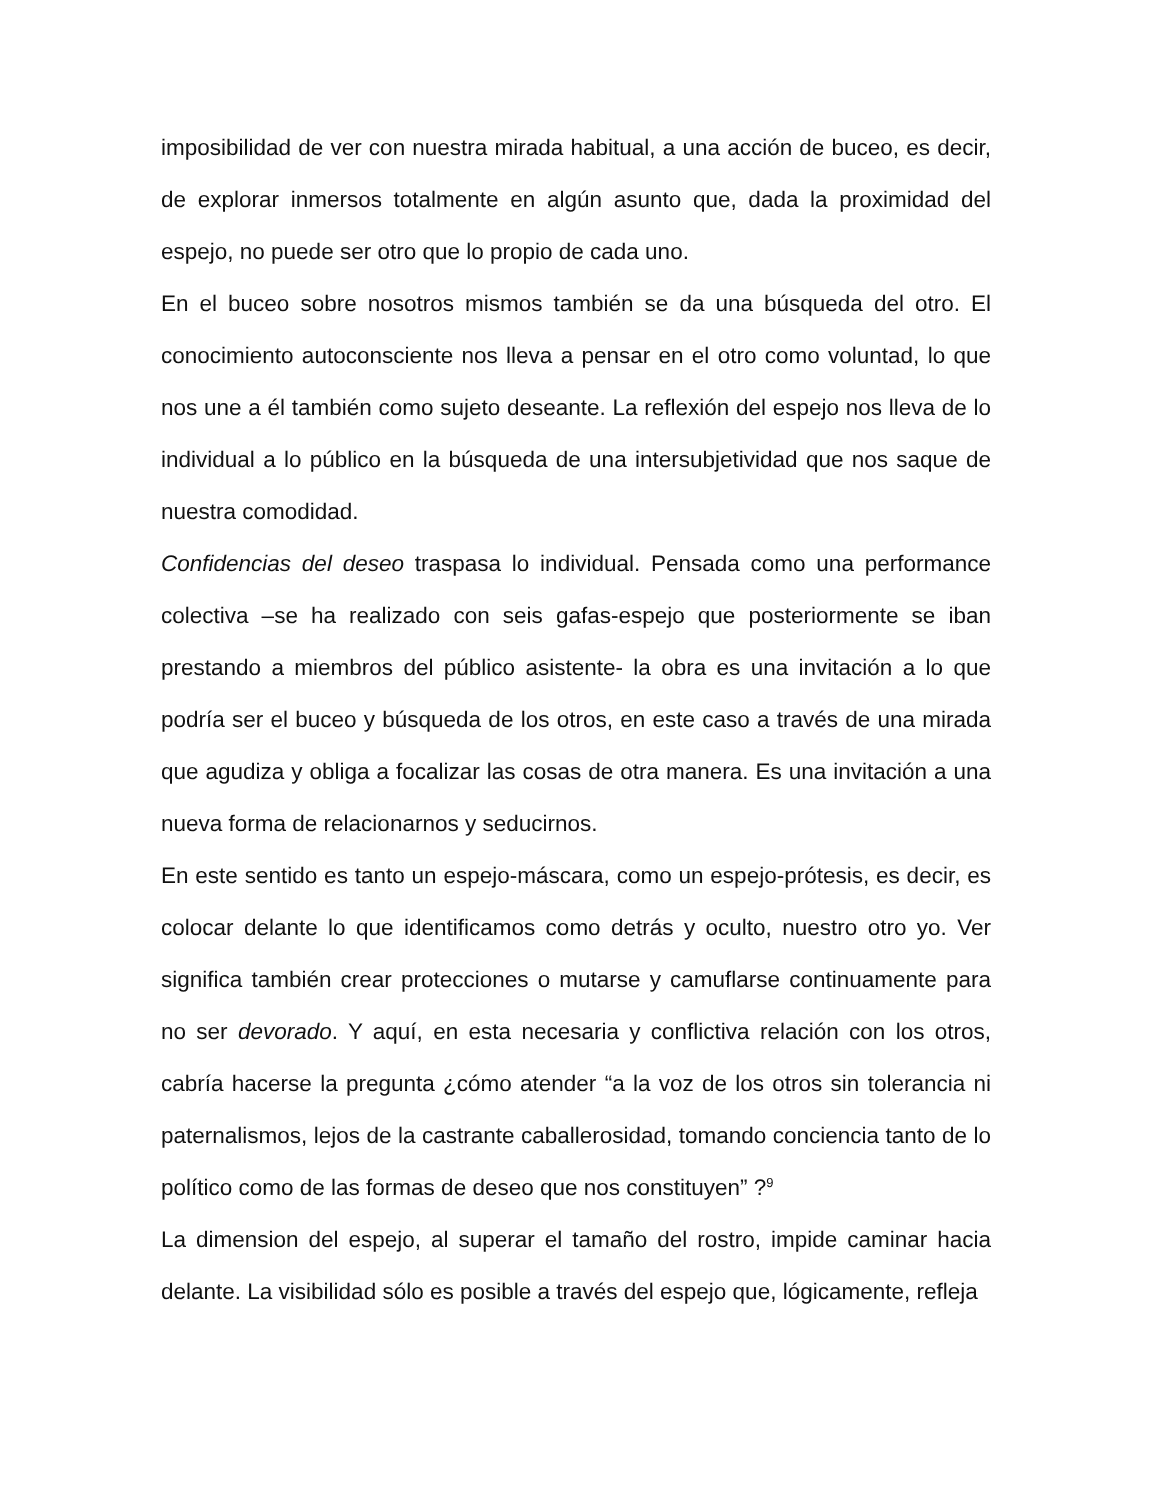imposibilidad de ver con nuestra mirada habitual, a una acción de buceo, es decir, de explorar inmersos totalmente en algún asunto que, dada la proximidad del espejo, no puede ser otro que lo propio de cada uno.
En el buceo sobre nosotros mismos también se da una búsqueda del otro. El conocimiento autoconsciente nos lleva a pensar en el otro como voluntad, lo que nos une a él también como sujeto deseante. La reflexión del espejo nos lleva de lo individual a lo público en la búsqueda de una intersubjetividad que nos saque de nuestra comodidad.
Confidencias del deseo traspasa lo individual. Pensada como una performance colectiva –se ha realizado con seis gafas-espejo que posteriormente se iban prestando a miembros del público asistente- la obra es una invitación a lo que podría ser el buceo y búsqueda de los otros, en este caso a través de una mirada que agudiza y obliga a focalizar las cosas de otra manera. Es una invitación a una nueva forma de relacionarnos y seducirnos.
En este sentido es tanto un espejo-máscara, como un espejo-prótesis, es decir, es colocar delante lo que identificamos como detrás y oculto, nuestro otro yo. Ver significa también crear protecciones o mutarse y camuflarse continuamente para no ser devorado. Y aquí, en esta necesaria y conflictiva relación con los otros, cabría hacerse la pregunta ¿cómo atender “a la voz de los otros sin tolerancia ni paternalismos, lejos de la castrante caballerosidad, tomando conciencia tanto de lo político como de las formas de deseo que nos constituyen” ?<sup>9</sup>
La dimension del espejo, al superar el tamaño del rostro, impide caminar hacia delante. La visibilidad sólo es posible a través del espejo que, lógicamente, refleja